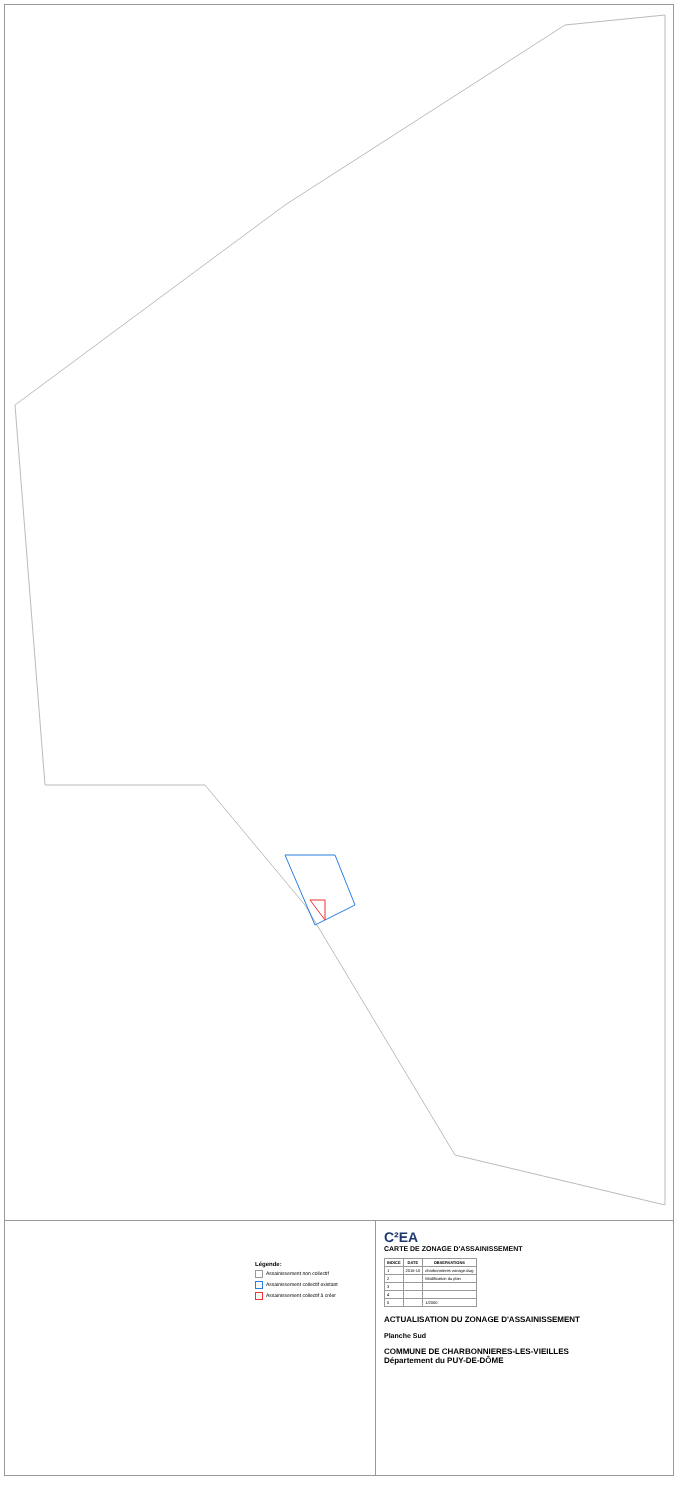Légende:
Assainissement non collectif
Assainissement collectif existant
Assainissement collectif à créer
C²EA
CARTE DE ZONAGE D'ASSAINISSEMENT
| INDICE | DATE | OBSERVATIONS |
| --- | --- | --- |
| 1 | 2016-10 | charbonnieres-zonage.dwg |
| 2 | | Modification du plan |
| 3 | | |
| 4 | | |
| 5 | | 1/2000 |
ACTUALISATION DU ZONAGE D'ASSAINISSEMENT
Planche Sud
COMMUNE DE CHARBONNIERES-LES-VIEILLES
Département du PUY-DE-DÔME